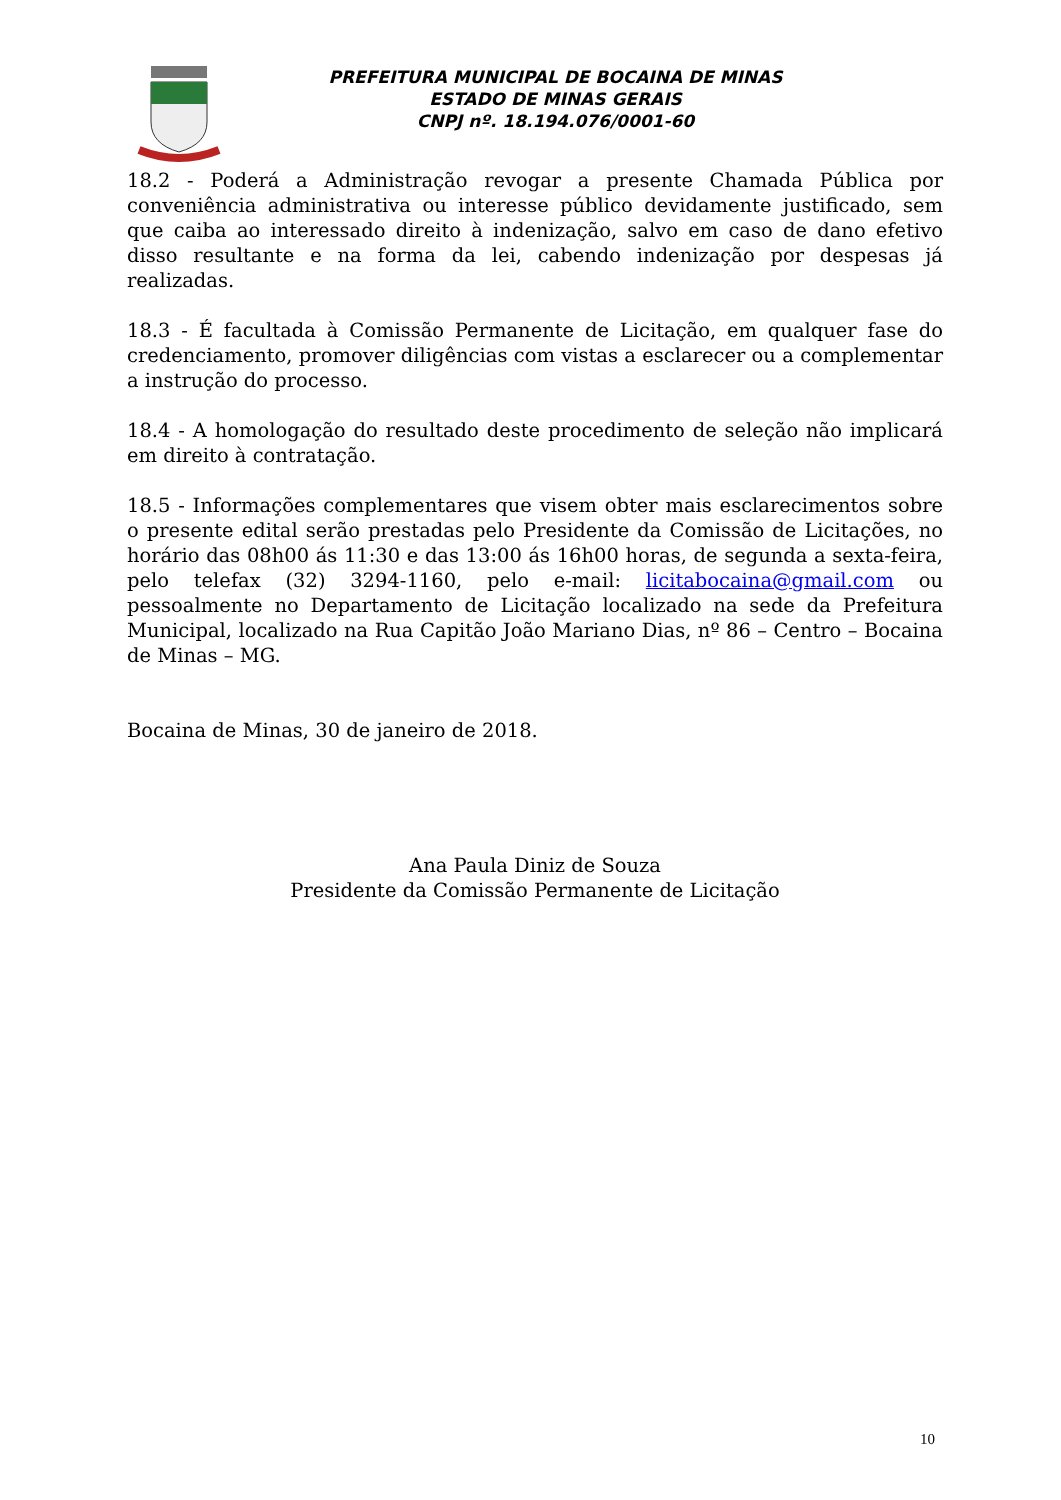PREFEITURA MUNICIPAL DE BOCAINA DE MINAS
ESTADO DE MINAS GERAIS
CNPJ nº. 18.194.076/0001-60
18.2 - Poderá a Administração revogar a presente Chamada Pública por conveniência administrativa ou interesse público devidamente justificado, sem que caiba ao interessado direito à indenização, salvo em caso de dano efetivo disso resultante e na forma da lei, cabendo indenização por despesas já realizadas.
18.3 - É facultada à Comissão Permanente de Licitação, em qualquer fase do credenciamento, promover diligências com vistas a esclarecer ou a complementar a instrução do processo.
18.4 - A homologação do resultado deste procedimento de seleção não implicará em direito à contratação.
18.5 - Informações complementares que visem obter mais esclarecimentos sobre o presente edital serão prestadas pelo Presidente da Comissão de Licitações, no horário das 08h00 ás 11:30 e das 13:00 ás 16h00 horas, de segunda a sexta-feira, pelo telefax (32) 3294-1160, pelo e-mail: licitabocaina@gmail.com ou pessoalmente no Departamento de Licitação localizado na sede da Prefeitura Municipal, localizado na Rua Capitão João Mariano Dias, nº 86 – Centro – Bocaina de Minas – MG.
Bocaina de Minas, 30 de janeiro de 2018.
Ana Paula Diniz de Souza
Presidente da Comissão Permanente de Licitação
10